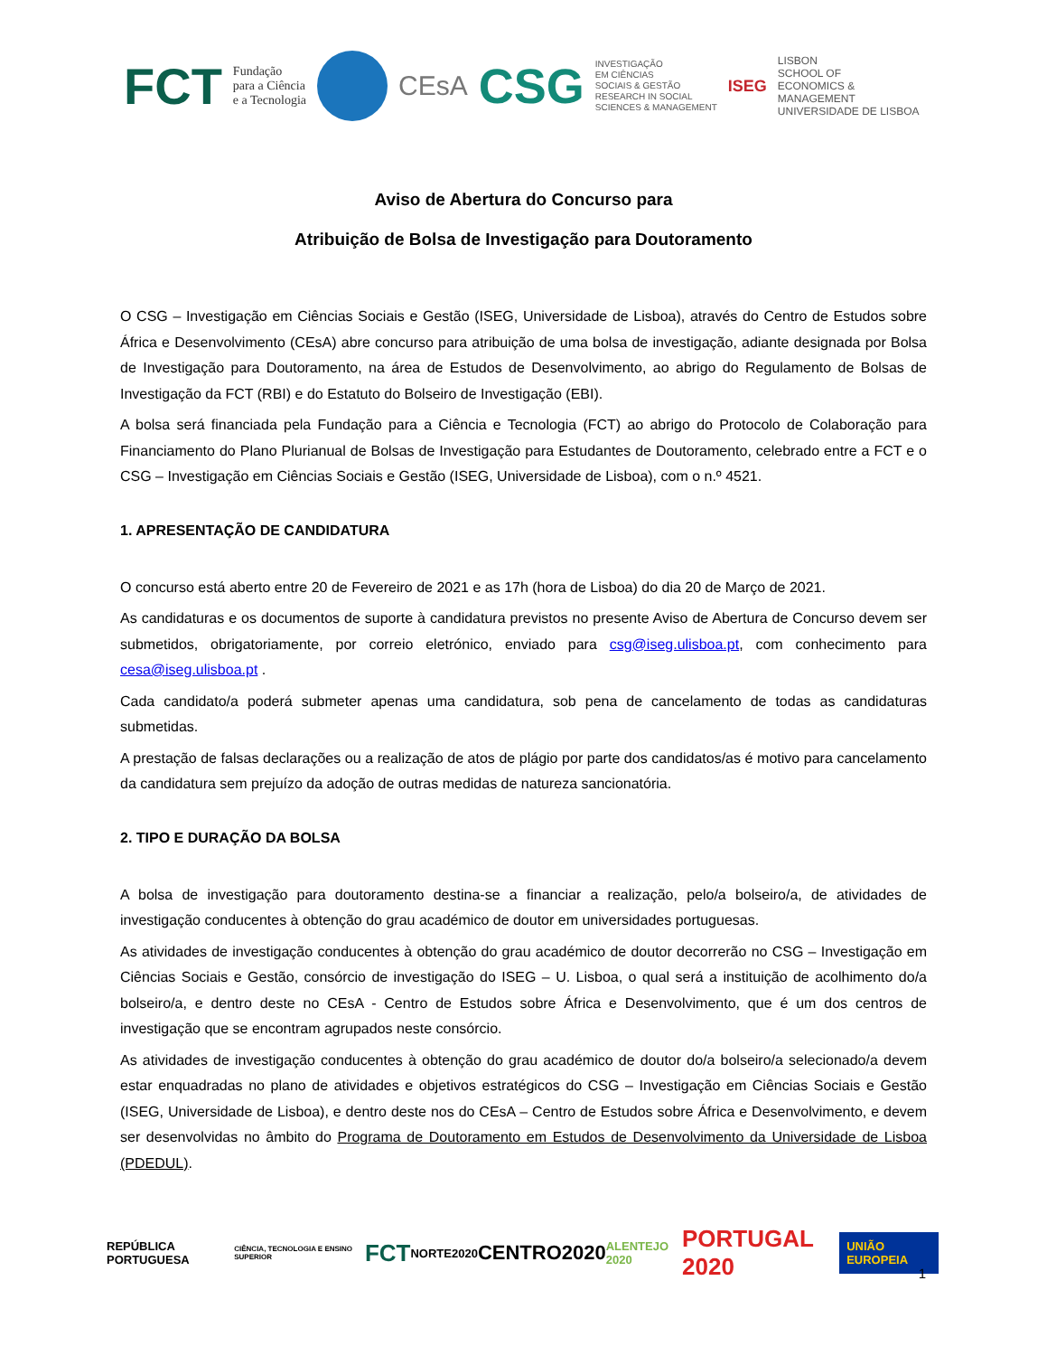FCT Fundação
para a Ciência
e a Tecnologia
CEsA CSG INVESTIGAÇÃO
EM CIÊNCIAS
SOCIAIS & GESTÃO
RESEARCH IN SOCIAL
SCIENCES & MANAGEMENT ISEG LISBON
SCHOOL OF
ECONOMICS &
MANAGEMENT
UNIVERSIDADE DE LISBOA
Aviso de Abertura do Concurso para
Atribuição de Bolsa de Investigação para Doutoramento
O CSG – Investigação em Ciências Sociais e Gestão (ISEG, Universidade de Lisboa), através do Centro de Estudos sobre África e Desenvolvimento (CEsA) abre concurso para atribuição de uma bolsa de investigação, adiante designada por Bolsa de Investigação para Doutoramento, na área de Estudos de Desenvolvimento, ao abrigo do Regulamento de Bolsas de Investigação da FCT (RBI) e do Estatuto do Bolseiro de Investigação (EBI).
A bolsa será financiada pela Fundação para a Ciência e Tecnologia (FCT) ao abrigo do Protocolo de Colaboração para Financiamento do Plano Plurianual de Bolsas de Investigação para Estudantes de Doutoramento, celebrado entre a FCT e o CSG – Investigação em Ciências Sociais e Gestão (ISEG, Universidade de Lisboa), com o n.º 4521.
1. APRESENTAÇÃO DE CANDIDATURA
O concurso está aberto entre 20 de Fevereiro de 2021 e as 17h (hora de Lisboa) do dia 20 de Março de 2021.
As candidaturas e os documentos de suporte à candidatura previstos no presente Aviso de Abertura de Concurso devem ser submetidos, obrigatoriamente, por correio eletrónico, enviado para csg@iseg.ulisboa.pt, com conhecimento para cesa@iseg.ulisboa.pt .
Cada candidato/a poderá submeter apenas uma candidatura, sob pena de cancelamento de todas as candidaturas submetidas.
A prestação de falsas declarações ou a realização de atos de plágio por parte dos candidatos/as é motivo para cancelamento da candidatura sem prejuízo da adoção de outras medidas de natureza sancionatória.
2. TIPO E DURAÇÃO DA BOLSA
A bolsa de investigação para doutoramento destina-se a financiar a realização, pelo/a bolseiro/a, de atividades de investigação conducentes à obtenção do grau académico de doutor em universidades portuguesas.
As atividades de investigação conducentes à obtenção do grau académico de doutor decorrerão no CSG – Investigação em Ciências Sociais e Gestão, consórcio de investigação do ISEG – U. Lisboa, o qual será a instituição de acolhimento do/a bolseiro/a, e dentro deste no CEsA - Centro de Estudos sobre África e Desenvolvimento, que é um dos centros de investigação que se encontram agrupados neste consórcio.
As atividades de investigação conducentes à obtenção do grau académico de doutor do/a bolseiro/a selecionado/a devem estar enquadradas no plano de atividades e objetivos estratégicos do CSG – Investigação em Ciências Sociais e Gestão (ISEG, Universidade de Lisboa), e dentro deste nos do CEsA – Centro de Estudos sobre África e Desenvolvimento, e devem ser desenvolvidas no âmbito do Programa de Doutoramento em Estudos de Desenvolvimento da Universidade de Lisboa (PDEDUL).
REPÚBLICA PORTUGUESA CIÊNCIA, TECNOLOGIA E ENSINO SUPERIOR FCT NORTE2020 CENTRO2020 ALENTEJO 2020 PORTUGAL 2020 UNIÃO EUROPEIA
1